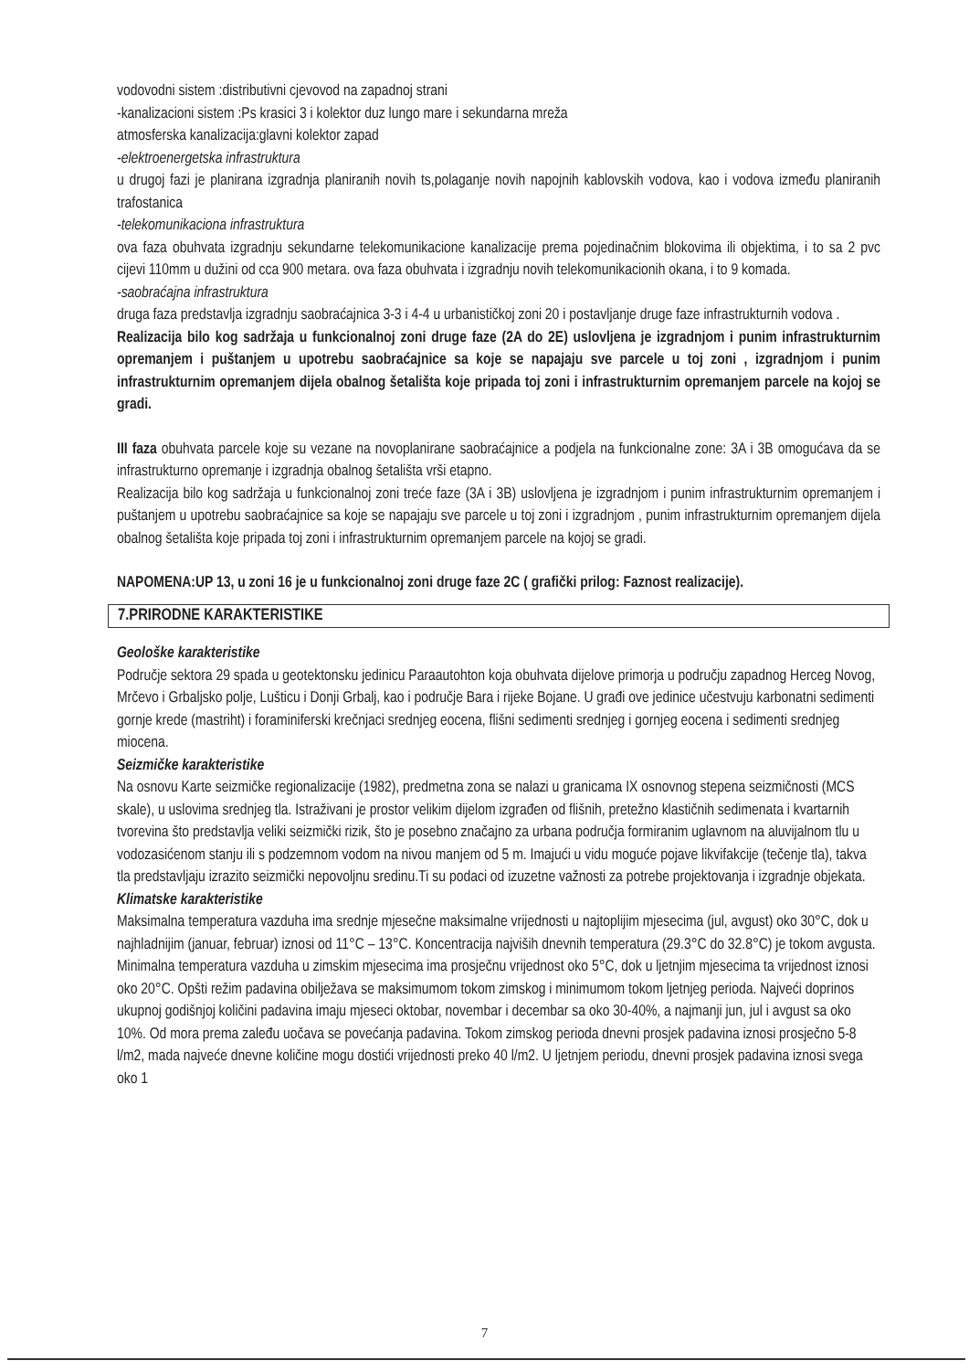vodovodni sistem :distributivni cjevovod na zapadnoj strani
-kanalizacioni sistem :Ps krasici 3 i kolektor duz lungo mare i sekundarna mreža
atmosferska kanalizacija:glavni kolektor zapad
-elektroenergetska infrastruktura
u drugoj fazi je planirana izgradnja planiranih novih ts,polaganje novih napojnih kablovskih vodova, kao i vodova između planiranih trafostanica
-telekomunikaciona infrastruktura
ova faza obuhvata izgradnju sekundarne telekomunikacione kanalizacije prema pojedinačnim blokovima ili objektima, i to sa 2 pvc cijevi 110mm u dužini od cca 900 metara. ova faza obuhvata i izgradnju novih telekomunikacionih okana, i to 9 komada.
-saobraćajna infrastruktura
druga faza predstavlja izgradnju saobraćajnica 3-3 i 4-4 u urbanističkoj zoni 20 i postavljanje druge faze infrastrukturnih vodova .
Realizacija bilo kog sadržaja u funkcionalnoj zoni druge faze (2A do 2E) uslovljena je izgradnjom i punim infrastrukturnim opremanjem i puštanjem u upotrebu saobraćajnice sa koje se napajaju sve parcele u toj zoni , izgradnjom i punim infrastrukturnim opremanjem dijela obalnog šetališta koje pripada toj zoni i infrastrukturnim opremanjem parcele na kojoj se gradi.
III faza obuhvata parcele koje su vezane na novoplanirane saobraćajnice a podjela na funkcionalne zone: 3A i 3B omogućava da se infrastrukturno opremanje i izgradnja obalnog šetališta vrši etapno.
Realizacija bilo kog sadržaja u funkcionalnoj zoni treće faze (3A i 3B) uslovljena je izgradnjom i punim infrastrukturnim opremanjem i puštanjem u upotrebu saobraćajnice sa koje se napajaju sve parcele u toj zoni i izgradnjom , punim infrastrukturnim opremanjem dijela obalnog šetališta koje pripada toj zoni i infrastrukturnim opremanjem parcele na kojoj se gradi.
NAPOMENA:UP 13, u zoni 16 je u funkcionalnoj zoni druge faze 2C ( grafički prilog: Faznost realizacije).
7.PRIRODNE KARAKTERISTIKE
Geološke karakteristike
Područje sektora 29 spada u geotektonsku jedinicu Paraautohton koja obuhvata dijelove primorja u području zapadnog Herceg Novog, Mrčevo i Grbaljsko polje, Lušticu i Donji Grbalj, kao i područje Bara i rijeke Bojane. U građi ove jedinice učestvuju karbonatni sedimenti gornje krede (mastriht) i foraminiferski krečnjaci srednjeg eocena, flišni sedimenti srednjeg i gornjeg eocena i sedimenti srednjeg miocena.
Seizmičke karakteristike
Na osnovu Karte seizmičke regionalizacije (1982), predmetna zona se nalazi u granicama IX osnovnog stepena seizmičnosti (MCS skale), u uslovima srednjeg tla. Istraživani je prostor velikim dijelom izgrađen od flišnih, pretežno klastičnih sedimenata i kvartarnih tvorevina što predstavlja veliki seizmički rizik, što je posebno značajno za urbana područja formiranim uglavnom na aluvijalnom tlu u vodozasićenom stanju ili s podzemnom vodom na nivou manjem od 5 m. Imajući u vidu moguće pojave likvifakcije (tečenje tla), takva tla predstavljaju izrazito seizmički nepovoljnu sredinu.Ti su podaci od izuzetne važnosti za potrebe projektovanja i izgradnje objekata.
Klimatske karakteristike
Maksimalna temperatura vazduha ima srednje mjesečne maksimalne vrijednosti u najtoplijim mjesecima (jul, avgust) oko 30°C, dok u najhladnijim (januar, februar) iznosi od 11°C – 13°C. Koncentracija najviših dnevnih temperatura (29.3°C do 32.8°C) je tokom avgusta. Minimalna temperatura vazduha u zimskim mjesecima ima prosječnu vrijednost oko 5°C, dok u ljetnjim mjesecima ta vrijednost iznosi oko 20°C. Opšti režim padavina obilježava se maksimumom tokom zimskog i minimumom tokom ljetnjeg perioda. Najveći doprinos ukupnoj godišnjoj količini padavina imaju mjeseci oktobar, novembar i decembar sa oko 30-40%, a najmanji jun, jul i avgust sa oko 10%. Od mora prema zaleđu uočava se povećanja padavina. Tokom zimskog perioda dnevni prosjek padavina iznosi prosječno 5-8 l/m2, mada najveće dnevne količine mogu dostići vrijednosti preko 40 l/m2. U ljetnjem periodu, dnevni prosjek padavina iznosi svega oko 1
7